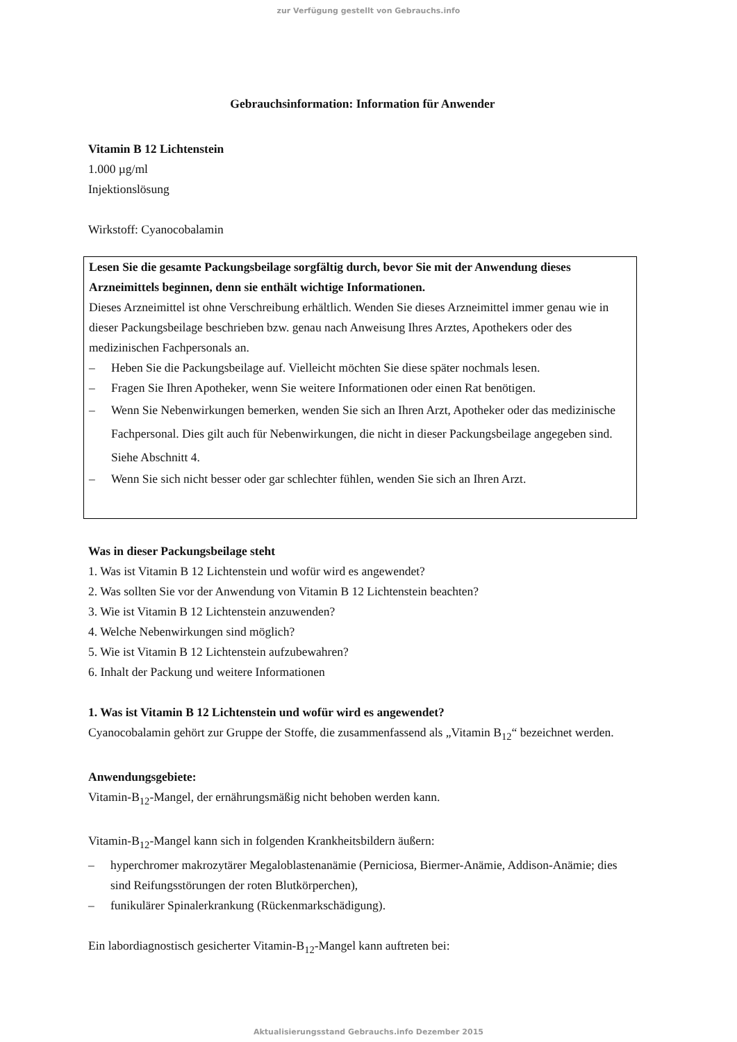zur Verfügung gestellt von Gebrauchs.info
Gebrauchsinformation: Information für Anwender
Vitamin B 12 Lichtenstein
1.000 µg/ml
Injektionslösung
Wirkstoff: Cyanocobalamin
Lesen Sie die gesamte Packungsbeilage sorgfältig durch, bevor Sie mit der Anwendung dieses Arzneimittels beginnen, denn sie enthält wichtige Informationen.
Dieses Arzneimittel ist ohne Verschreibung erhältlich. Wenden Sie dieses Arzneimittel immer genau wie in dieser Packungsbeilage beschrieben bzw. genau nach Anweisung Ihres Arztes, Apothekers oder des medizinischen Fachpersonals an.
– Heben Sie die Packungsbeilage auf. Vielleicht möchten Sie diese später nochmals lesen.
– Fragen Sie Ihren Apotheker, wenn Sie weitere Informationen oder einen Rat benötigen.
– Wenn Sie Nebenwirkungen bemerken, wenden Sie sich an Ihren Arzt, Apotheker oder das medizinische Fachpersonal. Dies gilt auch für Nebenwirkungen, die nicht in dieser Packungsbeilage angegeben sind. Siehe Abschnitt 4.
– Wenn Sie sich nicht besser oder gar schlechter fühlen, wenden Sie sich an Ihren Arzt.
Was in dieser Packungsbeilage steht
1. Was ist Vitamin B 12 Lichtenstein und wofür wird es angewendet?
2. Was sollten Sie vor der Anwendung von Vitamin B 12 Lichtenstein beachten?
3. Wie ist Vitamin B 12 Lichtenstein anzuwenden?
4. Welche Nebenwirkungen sind möglich?
5. Wie ist Vitamin B 12 Lichtenstein aufzubewahren?
6. Inhalt der Packung und weitere Informationen
1. Was ist Vitamin B 12 Lichtenstein und wofür wird es angewendet?
Cyanocobalamin gehört zur Gruppe der Stoffe, die zusammenfassend als „Vitamin B<sub>12</sub>“ bezeichnet werden.
Anwendungsgebiete:
Vitamin-B<sub>12</sub>-Mangel, der ernährungsmäßig nicht behoben werden kann.
Vitamin-B<sub>12</sub>-Mangel kann sich in folgenden Krankheitsbildern äußern:
– hyperchromer makrozytärer Megaloblastenanämie (Perniciosa, Biermer-Anämie, Addison-Anämie; dies sind Reifungsstörungen der roten Blutkörperchen),
– funikulärer Spinalerkrankung (Rückenmarkschädigung).
Ein labordiagnostisch gesicherter Vitamin-B<sub>12</sub>-Mangel kann auftreten bei:
Aktualisierungsstand Gebrauchs.info Dezember 2015